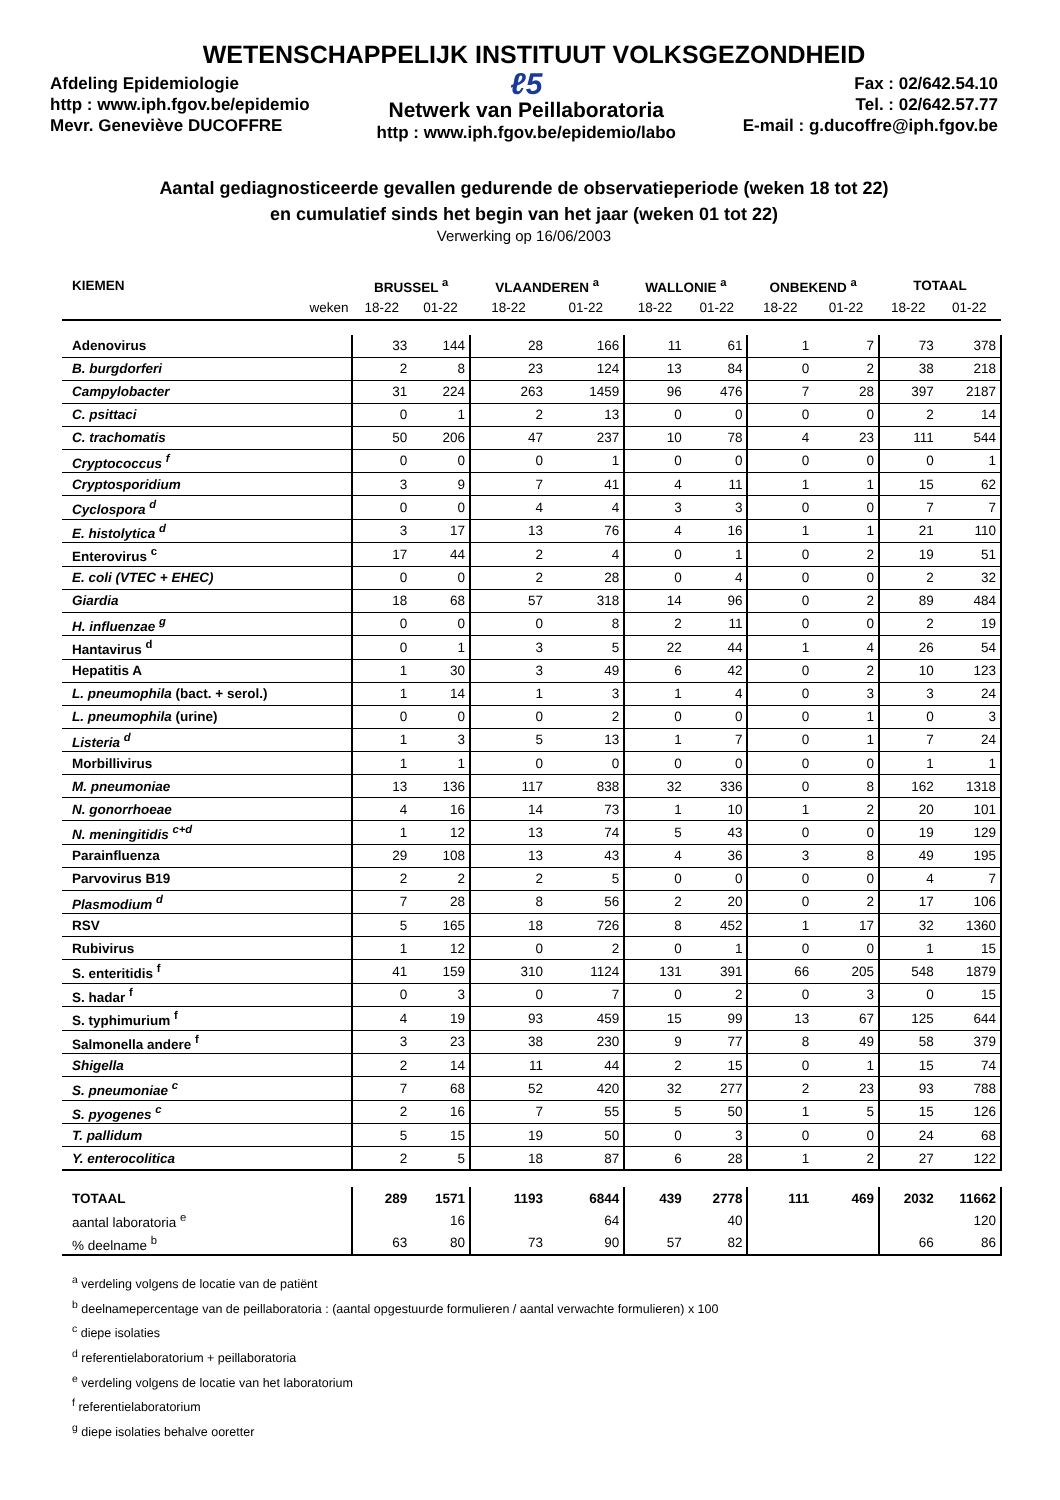WETENSCHAPPELIJK INSTITUUT VOLKSGEZONDHEID
Afdeling Epidemiologie
http : www.iph.fgov.be/epidemio
Mevr. Geneviève DUCOFFRE
ℓ5
Netwerk van Peillaboratoria
http : www.iph.fgov.be/epidemio/labo
Fax : 02/642.54.10
Tel. : 02/642.57.77
E-mail : g.ducoffre@iph.fgov.be
Aantal gediagnosticeerde gevallen gedurende de observatieperiode (weken 18 tot 22)
en cumulatief sinds het begin van het jaar (weken 01 tot 22)
Verwerking op 16/06/2003
| KIEMEN | BRUSSEL <sup>a</sup> | | VLAANDEREN <sup>a</sup> | | WALLONIE <sup>a</sup> | | ONBEKEND <sup>a</sup> | | TOTAAL | |
| --- | --- | --- | --- | --- | --- | --- | --- | --- | --- | --- |
| weken | 18-22 | 01-22 | 18-22 | 01-22 | 18-22 | 01-22 | 18-22 | 01-22 | 18-22 | 01-22 |
| Adenovirus | 33 | 144 | 28 | 166 | 11 | 61 | 1 | 7 | 73 | 378 |
| B. burgdorferi | 2 | 8 | 23 | 124 | 13 | 84 | 0 | 2 | 38 | 218 |
| Campylobacter | 31 | 224 | 263 | 1459 | 96 | 476 | 7 | 28 | 397 | 2187 |
| C. psittaci | 0 | 1 | 2 | 13 | 0 | 0 | 0 | 0 | 2 | 14 |
| C. trachomatis | 50 | 206 | 47 | 237 | 10 | 78 | 4 | 23 | 111 | 544 |
| Cryptococcus <sup>f</sup> | 0 | 0 | 0 | 1 | 0 | 0 | 0 | 0 | 0 | 1 |
| Cryptosporidium | 3 | 9 | 7 | 41 | 4 | 11 | 1 | 1 | 15 | 62 |
| Cyclospora <sup>d</sup> | 0 | 0 | 4 | 4 | 3 | 3 | 0 | 0 | 7 | 7 |
| E. histolytica <sup>d</sup> | 3 | 17 | 13 | 76 | 4 | 16 | 1 | 1 | 21 | 110 |
| Enterovirus <sup>c</sup> | 17 | 44 | 2 | 4 | 0 | 1 | 0 | 2 | 19 | 51 |
| E. coli (VTEC + EHEC) | 0 | 0 | 2 | 28 | 0 | 4 | 0 | 0 | 2 | 32 |
| Giardia | 18 | 68 | 57 | 318 | 14 | 96 | 0 | 2 | 89 | 484 |
| H. influenzae <sup>g</sup> | 0 | 0 | 0 | 8 | 2 | 11 | 0 | 0 | 2 | 19 |
| Hantavirus <sup>d</sup> | 0 | 1 | 3 | 5 | 22 | 44 | 1 | 4 | 26 | 54 |
| Hepatitis A | 1 | 30 | 3 | 49 | 6 | 42 | 0 | 2 | 10 | 123 |
| L. pneumophila (bact. + serol.) | 1 | 14 | 1 | 3 | 1 | 4 | 0 | 3 | 3 | 24 |
| L. pneumophila (urine) | 0 | 0 | 0 | 2 | 0 | 0 | 0 | 1 | 0 | 3 |
| Listeria <sup>d</sup> | 1 | 3 | 5 | 13 | 1 | 7 | 0 | 1 | 7 | 24 |
| Morbillivirus | 1 | 1 | 0 | 0 | 0 | 0 | 0 | 0 | 1 | 1 |
| M. pneumoniae | 13 | 136 | 117 | 838 | 32 | 336 | 0 | 8 | 162 | 1318 |
| N. gonorrhoeae | 4 | 16 | 14 | 73 | 1 | 10 | 1 | 2 | 20 | 101 |
| N. meningitidis <sup>c+d</sup> | 1 | 12 | 13 | 74 | 5 | 43 | 0 | 0 | 19 | 129 |
| Parainfluenza | 29 | 108 | 13 | 43 | 4 | 36 | 3 | 8 | 49 | 195 |
| Parvovirus B19 | 2 | 2 | 2 | 5 | 0 | 0 | 0 | 0 | 4 | 7 |
| Plasmodium <sup>d</sup> | 7 | 28 | 8 | 56 | 2 | 20 | 0 | 2 | 17 | 106 |
| RSV | 5 | 165 | 18 | 726 | 8 | 452 | 1 | 17 | 32 | 1360 |
| Rubivirus | 1 | 12 | 0 | 2 | 0 | 1 | 0 | 0 | 1 | 15 |
| S. enteritidis <sup>f</sup> | 41 | 159 | 310 | 1124 | 131 | 391 | 66 | 205 | 548 | 1879 |
| S. hadar <sup>f</sup> | 0 | 3 | 0 | 7 | 0 | 2 | 0 | 3 | 0 | 15 |
| S. typhimurium <sup>f</sup> | 4 | 19 | 93 | 459 | 15 | 99 | 13 | 67 | 125 | 644 |
| Salmonella andere <sup>f</sup> | 3 | 23 | 38 | 230 | 9 | 77 | 8 | 49 | 58 | 379 |
| Shigella | 2 | 14 | 11 | 44 | 2 | 15 | 0 | 1 | 15 | 74 |
| S. pneumoniae <sup>c</sup> | 7 | 68 | 52 | 420 | 32 | 277 | 2 | 23 | 93 | 788 |
| S. pyogenes <sup>c</sup> | 2 | 16 | 7 | 55 | 5 | 50 | 1 | 5 | 15 | 126 |
| T. pallidum | 5 | 15 | 19 | 50 | 0 | 3 | 0 | 0 | 24 | 68 |
| Y. enterocolitica | 2 | 5 | 18 | 87 | 6 | 28 | 1 | 2 | 27 | 122 |
| TOTAAL | 289 | 1571 | 1193 | 6844 | 439 | 2778 | 111 | 469 | 2032 | 11662 |
| aantal laboratoria <sup>e</sup> | | 16 | | 64 | | 40 | | | | 120 |
| % deelname <sup>b</sup> | 63 | 80 | 73 | 90 | 57 | 82 | | | 66 | 86 |
<sup>a</sup> verdeling volgens de locatie van de patiënt
<sup>b</sup> deelnamepercentage van de peillaboratoria : (aantal opgestuurde formulieren / aantal verwachte formulieren) x 100
<sup>c</sup> diepe isolaties
<sup>d</sup> referentielaboratorium + peillaboratoria
<sup>e</sup> verdeling volgens de locatie van het laboratorium
<sup>f</sup> referentielaboratorium
<sup>g</sup> diepe isolaties behalve ooretter